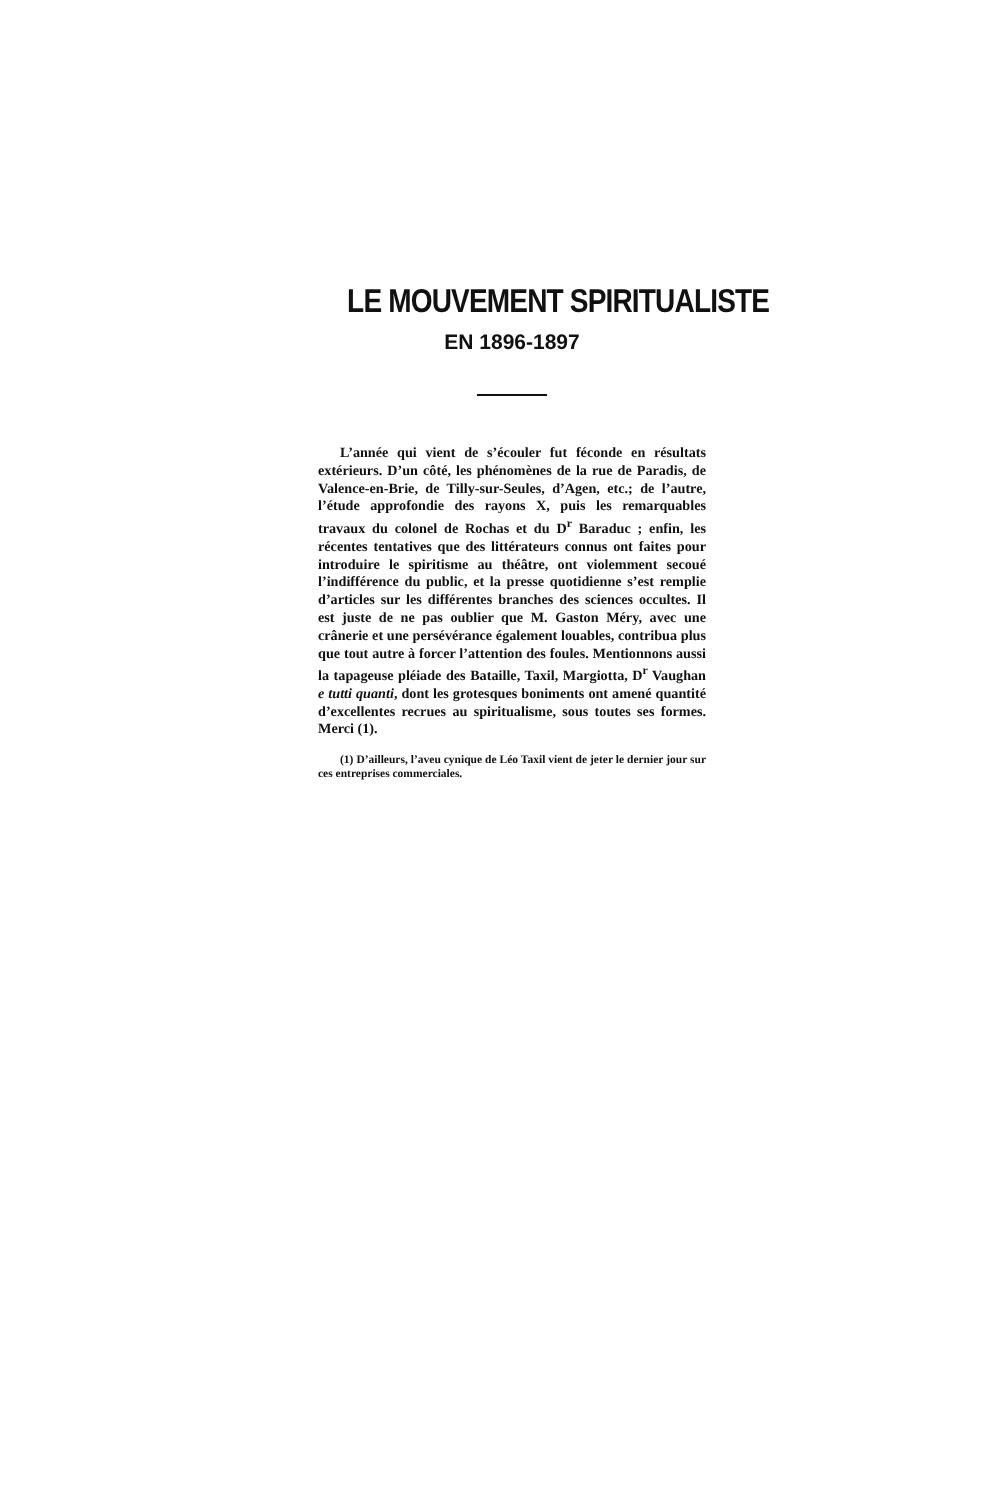LE MOUVEMENT SPIRITUALISTE
EN 1896-1897
L’année qui vient de s’écouler fut féconde en résultats extérieurs. D’un côté, les phénomènes de la rue de Paradis, de Valence-en-Brie, de Tilly-sur-Seules, d’Agen, etc.; de l’autre, l’étude approfondie des rayons X, puis les remarquables travaux du colonel de Rochas et du D<sup>r</sup> Baraduc ; enfin, les récentes tentatives que des littérateurs connus ont faites pour introduire le spiritisme au théâtre, ont violemment secoué l’indifférence du public, et la presse quotidienne s’est remplie d’articles sur les différentes branches des sciences occultes. Il est juste de ne pas oublier que M. Gaston Méry, avec une crânerie et une persévérance également louables, contribua plus que tout autre à forcer l’attention des foules. Mentionnons aussi la tapageuse pléiade des Bataille, Taxil, Margiotta, D<sup>r</sup> Vaughan e tutti quanti, dont les grotesques boniments ont amené quantité d’excellentes recrues au spiritualisme, sous toutes ses formes. Merci (1).
(1) D’ailleurs, l’aveu cynique de Léo Taxil vient de jeter le dernier jour sur ces entreprises commerciales.